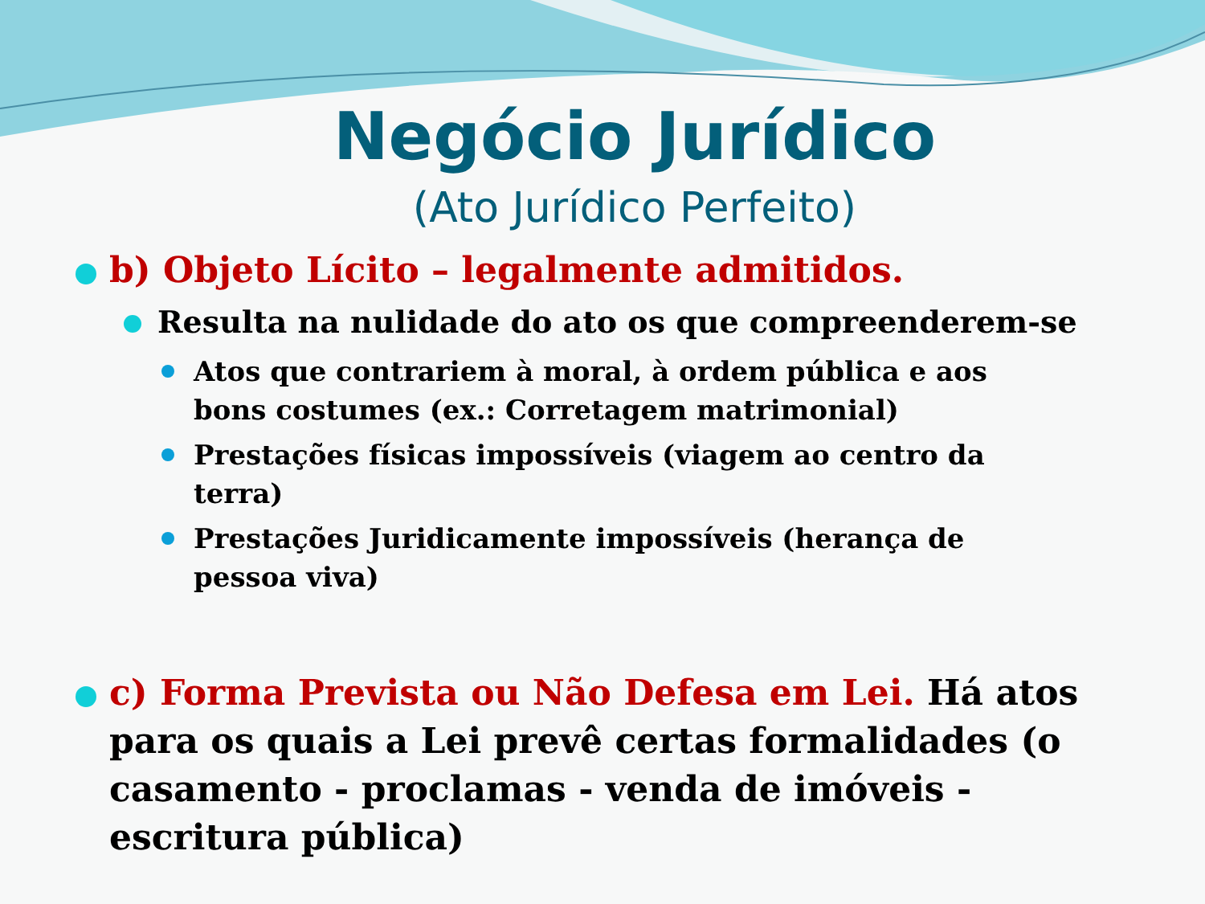Negócio Jurídico
(Ato Jurídico Perfeito)
b) Objeto Lícito – legalmente admitidos.
Resulta na nulidade do ato os que compreenderem-se
Atos que contrariem à moral, à ordem pública e aos bons costumes (ex.: Corretagem matrimonial)
Prestações físicas impossíveis (viagem ao centro da terra)
Prestações Juridicamente impossíveis (herança de pessoa viva)
c) Forma Prevista ou Não Defesa em Lei. Há atos para os quais a Lei prevê certas formalidades (o casamento - proclamas - venda de imóveis - escritura pública)